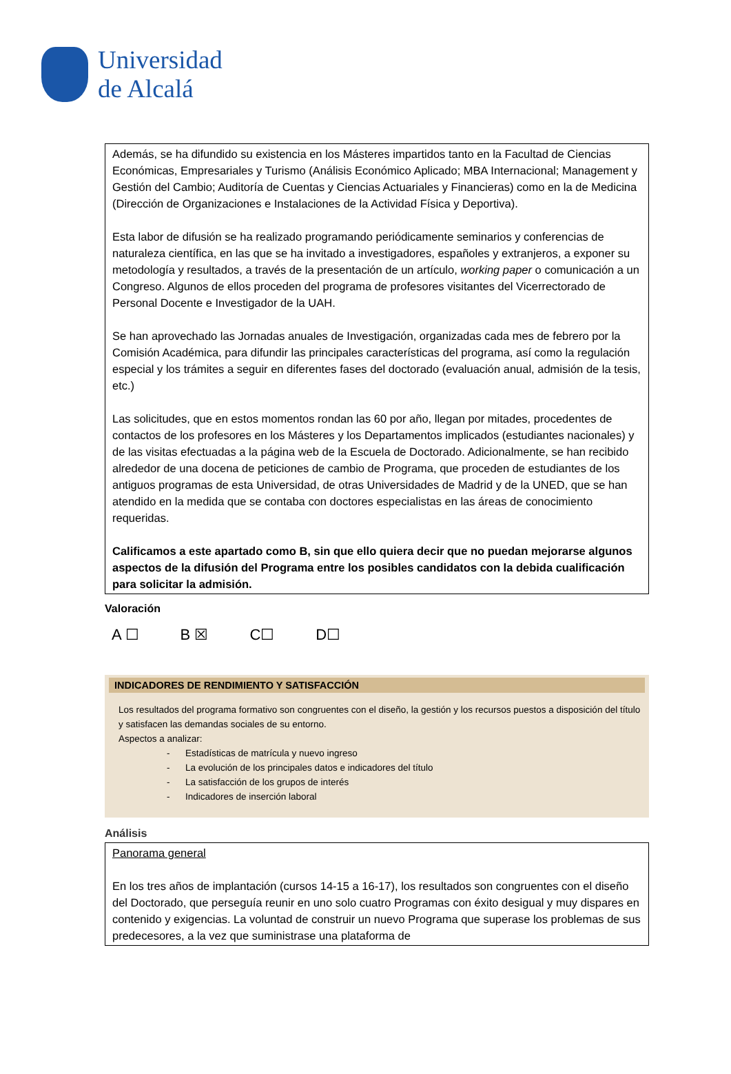Universidad
de Alcalá
Además, se ha difundido su existencia en los Másteres impartidos tanto en la Facultad de Ciencias Económicas, Empresariales y Turismo (Análisis Económico Aplicado; MBA Internacional; Management y Gestión del Cambio; Auditoría de Cuentas y Ciencias Actuariales y Financieras) como en la de Medicina (Dirección de Organizaciones e Instalaciones de la Actividad Física y Deportiva).
Esta labor de difusión se ha realizado programando periódicamente seminarios y conferencias de naturaleza científica, en las que se ha invitado a investigadores, españoles y extranjeros, a exponer su metodología y resultados, a través de la presentación de un artículo, working paper o comunicación a un Congreso. Algunos de ellos proceden del programa de profesores visitantes del Vicerrectorado de Personal Docente e Investigador de la UAH.
Se han aprovechado las Jornadas anuales de Investigación, organizadas cada mes de febrero por la Comisión Académica, para difundir las principales características del programa, así como la regulación especial y los trámites a seguir en diferentes fases del doctorado (evaluación anual, admisión de la tesis, etc.)
Las solicitudes, que en estos momentos rondan las 60 por año, llegan por mitades, procedentes de contactos de los profesores en los Másteres y los Departamentos implicados (estudiantes nacionales) y de las visitas efectuadas a la página web de la Escuela de Doctorado. Adicionalmente, se han recibido alrededor de una docena de peticiones de cambio de Programa, que proceden de estudiantes de los antiguos programas de esta Universidad, de otras Universidades de Madrid y de la UNED, que se han atendido en la medida que se contaba con doctores especialistas en las áreas de conocimiento requeridas.
Calificamos a este apartado como B, sin que ello quiera decir que no puedan mejorarse algunos aspectos de la difusión del Programa entre los posibles candidatos con la debida cualificación para solicitar la admisión.
Valoración
A ☐ B ☒ C☐ D☐
INDICADORES DE RENDIMIENTO Y SATISFACCIÓN
Los resultados del programa formativo son congruentes con el diseño, la gestión y los recursos puestos a disposición del título y satisfacen las demandas sociales de su entorno.
Aspectos a analizar:
- Estadísticas de matrícula y nuevo ingreso
- La evolución de los principales datos e indicadores del título
- La satisfacción de los grupos de interés
- Indicadores de inserción laboral
Análisis
Panorama general
En los tres años de implantación (cursos 14-15 a 16-17), los resultados son congruentes con el diseño del Doctorado, que perseguía reunir en uno solo cuatro Programas con éxito desigual y muy dispares en contenido y exigencias. La voluntad de construir un nuevo Programa que superase los problemas de sus predecesores, a la vez que suministrase una plataforma de